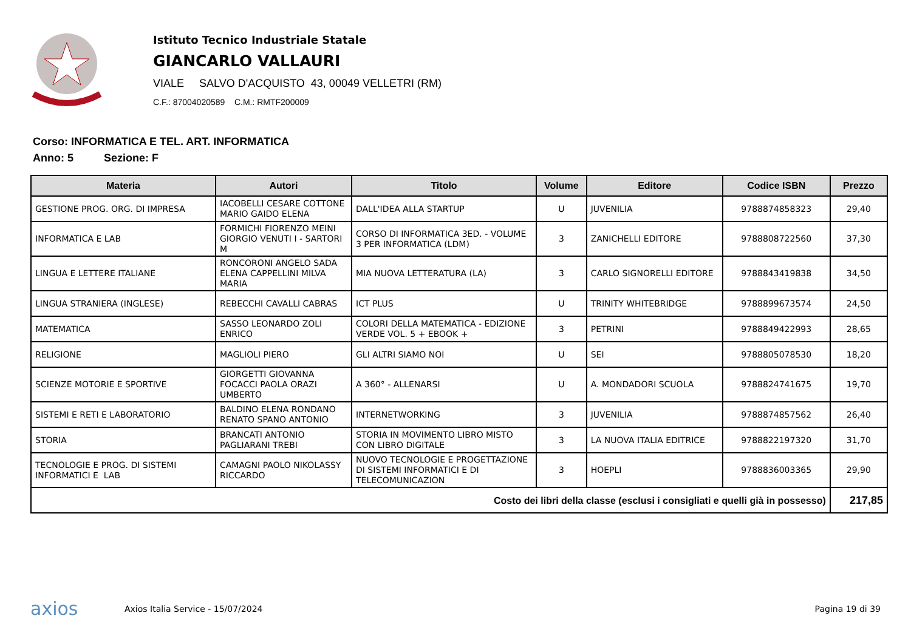Istituto Tecnico Industriale Statale
GIANCARLO VALLAURI
VIALE SALVO D'ACQUISTO 43, 00049 VELLETRI (RM)
C.F.: 87004020589 C.M.: RMTF200009
Corso: INFORMATICA E TEL. ART. INFORMATICA
Anno: 5 Sezione: F
| Materia | Autori | Titolo | Volume | Editore | Codice ISBN | Prezzo |
| --- | --- | --- | --- | --- | --- | --- |
| GESTIONE PROG. ORG. DI IMPRESA | IACOBELLI CESARE COTTONE MARIO GAIDO ELENA | DALL'IDEA ALLA STARTUP | U | JUVENILIA | 9788874858323 | 29,40 |
| INFORMATICA E LAB | FORMICHI FIORENZO MEINI GIORGIO VENUTI I - SARTORI M | CORSO DI INFORMATICA 3ED. - VOLUME 3 PER INFORMATICA (LDM) | 3 | ZANICHELLI EDITORE | 9788808722560 | 37,30 |
| LINGUA E LETTERE ITALIANE | RONCORONI ANGELO SADA ELENA CAPPELLINI MILVA MARIA | MIA NUOVA LETTERATURA (LA) | 3 | CARLO SIGNORELLI EDITORE | 9788843419838 | 34,50 |
| LINGUA STRANIERA (INGLESE) | REBECCHI CAVALLI CABRAS | ICT PLUS | U | TRINITY WHITEBRIDGE | 9788899673574 | 24,50 |
| MATEMATICA | SASSO LEONARDO ZOLI ENRICO | COLORI DELLA MATEMATICA - EDIZIONE VERDE VOL. 5 + EBOOK + | 3 | PETRINI | 9788849422993 | 28,65 |
| RELIGIONE | MAGLIOLI PIERO | GLI ALTRI SIAMO NOI | U | SEI | 9788805078530 | 18,20 |
| SCIENZE MOTORIE E SPORTIVE | GIORGETTI GIOVANNA FOCACCI PAOLA ORAZI UMBERTO | A 360° - ALLENARSI | U | A. MONDADORI SCUOLA | 9788824741675 | 19,70 |
| SISTEMI E RETI E LABORATORIO | BALDINO ELENA RONDANO RENATO SPANO ANTONIO | INTERNETWORKING | 3 | JUVENILIA | 9788874857562 | 26,40 |
| STORIA | BRANCATI ANTONIO PAGLIARANI TREBI | STORIA IN MOVIMENTO LIBRO MISTO CON LIBRO DIGITALE | 3 | LA NUOVA ITALIA EDITRICE | 9788822197320 | 31,70 |
| TECNOLOGIE E PROG. DI SISTEMI INFORMATICI E LAB | CAMAGNI PAOLO NIKOLASSY RICCARDO | NUOVO TECNOLOGIE E PROGETTAZIONE DI SISTEMI INFORMATICI E DI TELECOMUNICAZION | 3 | HOEPLI | 9788836003365 | 29,90 |
| Costo dei libri della classe (esclusi i consigliati e quelli già in possesso) | | | | | | 217,85 |
axios
Axios Italia Service - 15/07/2024
Pagina 19 di 39